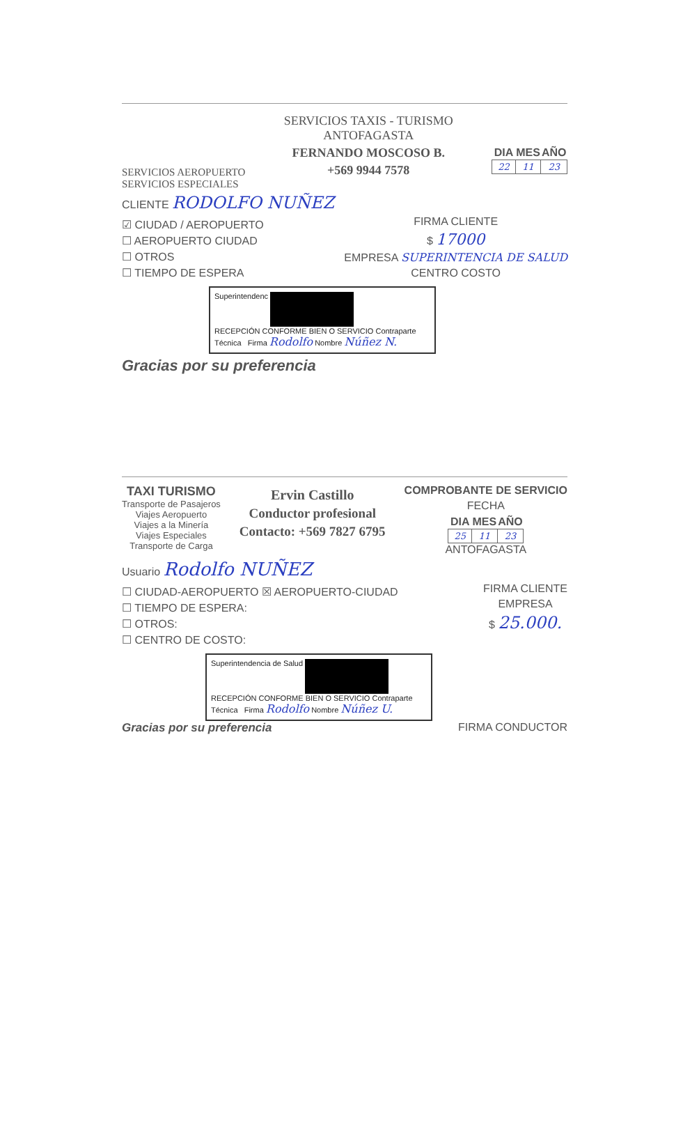SERVICIOS AEROPUERTO
SERVICIOS ESPECIALES
SERVICIOS TAXIS - TURISMO
ANTOFAGASTA
FERNANDO MOSCOSO B.
+569 9944 7578
| DIA | MES | AÑO |
| --- | --- | --- |
| 22 | 11 | 23 |
CLIENTE RODOLFO NUÑEZ
☑ CIUDAD / AEROPUERTO
☐ AEROPUERTO CIUDAD
☐ OTROS
☐ TIEMPO DE ESPERA
FIRMA CLIENTE
$ 17000
EMPRESA SUPERINTENCIA DE SALUD
CENTRO COSTO
Superintendenc
RECEPCIÓN CONFORME BIEN O SERVICIO Contraparte Técnica Firma Rodolfo Nombre Núñez N.
Gracias por su preferencia
TAXI TURISMO
Transporte de Pasajeros
Viajes Aeropuerto
Viajes a la Minería
Viajes Especiales
Transporte de Carga
Ervin Castillo
Conductor profesional
Contacto: +569 7827 6795
COMPROBANTE DE SERVICIO
FECHA
| DIA | MES | AÑO |
| --- | --- | --- |
| 25 | 11 | 23 |
ANTOFAGASTA
Usuario Rodolfo NUÑEZ
☐ CIUDAD-AEROPUERTO ☒ AEROPUERTO-CIUDAD
☐ TIEMPO DE ESPERA:
☐ OTROS:
☐ CENTRO DE COSTO:
FIRMA CLIENTE
EMPRESA
$ 25.000.
Superintendencia de Salud
RECEPCIÓN CONFORME BIEN O SERVICIO Contraparte Técnica Firma Rodolfo Nombre Núñez U.
Gracias por su preferencia FIRMA CONDUCTOR